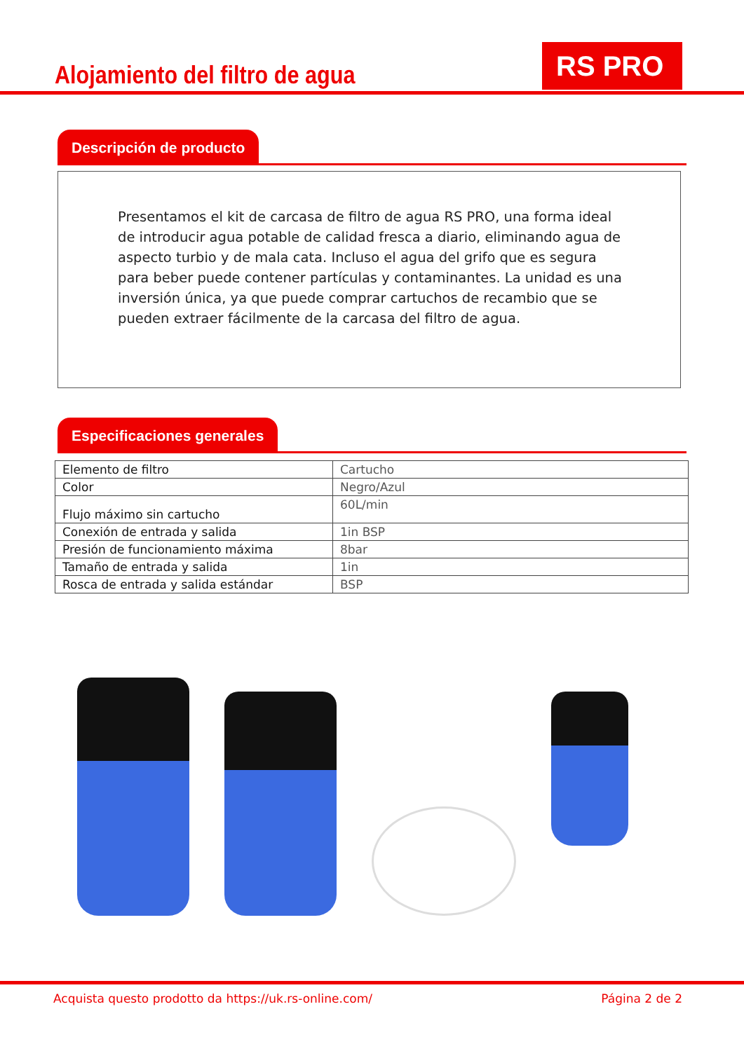Alojamiento del filtro de agua
RS PRO
Descripción de producto
Presentamos el kit de carcasa de filtro de agua RS PRO, una forma ideal de introducir agua potable de calidad fresca a diario, eliminando agua de aspecto turbio y de mala cata. Incluso el agua del grifo que es segura para beber puede contener partículas y contaminantes. La unidad es una inversión única, ya que puede comprar cartuchos de recambio que se pueden extraer fácilmente de la carcasa del filtro de agua.
Especificaciones generales
| Elemento de filtro | Cartucho |
| Color | Negro/Azul |
| Flujo máximo sin cartucho | 60L/min |
| Conexión de entrada y salida | 1in BSP |
| Presión de funcionamiento máxima | 8bar |
| Tamaño de entrada y salida | 1in |
| Rosca de entrada y salida estándar | BSP |
Acquista questo prodotto da https://uk.rs-online.com/ Página 2 de 2